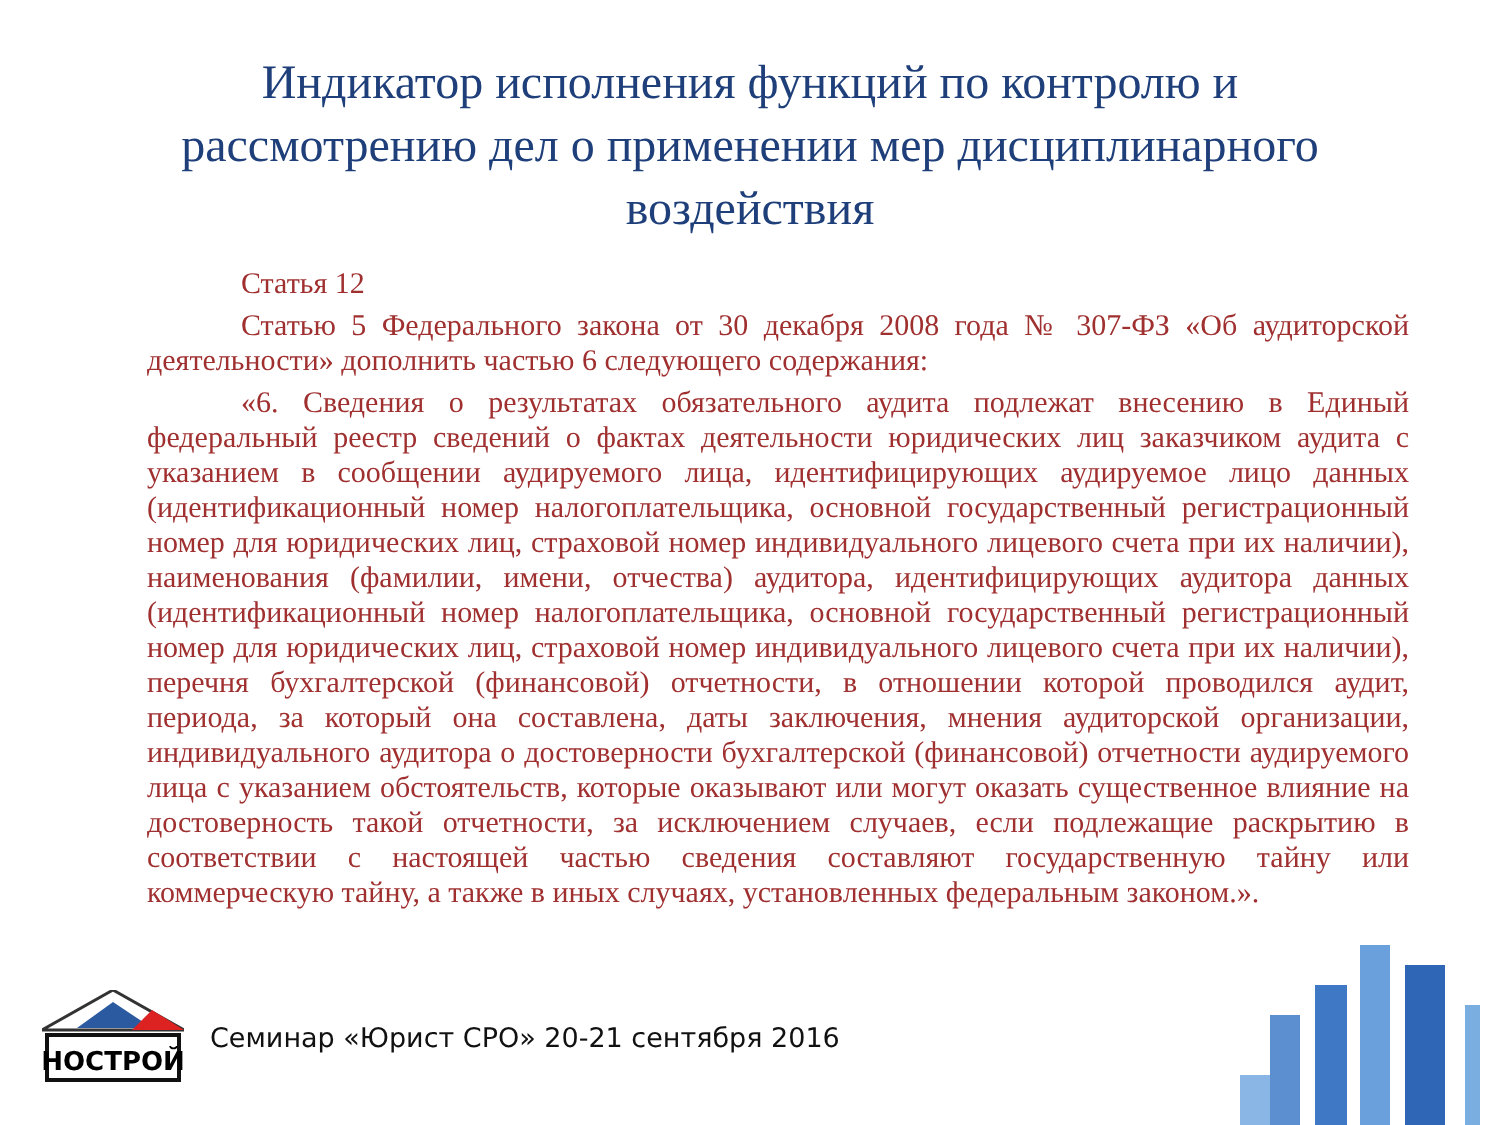Индикатор исполнения функций по контролю и
рассмотрению дел о применении мер дисциплинарного
воздействия
Статья 12
Статью 5 Федерального закона от 30 декабря 2008 года № 307-ФЗ «Об аудиторской деятельности» дополнить частью 6 следующего содержания:
«6. Сведения о результатах обязательного аудита подлежат внесению в Единый федеральный реестр сведений о фактах деятельности юридических лиц заказчиком аудита с указанием в сообщении аудируемого лица, идентифицирующих аудируемое лицо данных (идентификационный номер налогоплательщика, основной государственный регистрационный номер для юридических лиц, страховой номер индивидуального лицевого счета при их наличии), наименования (фамилии, имени, отчества) аудитора, идентифицирующих аудитора данных (идентификационный номер налогоплательщика, основной государственный регистрационный номер для юридических лиц, страховой номер индивидуального лицевого счета при их наличии), перечня бухгалтерской (финансовой) отчетности, в отношении которой проводился аудит, периода, за который она составлена, даты заключения, мнения аудиторской организации, индивидуального аудитора о достоверности бухгалтерской (финансовой) отчетности аудируемого лица с указанием обстоятельств, которые оказывают или могут оказать существенное влияние на достоверность такой отчетности, за исключением случаев, если подлежащие раскрытию в соответствии с настоящей частью сведения составляют государственную тайну или коммерческую тайну, а также в иных случаях, установленных федеральным законом.».
НОСТРОЙ
Семинар «Юрист СРО» 20-21 сентября 2016